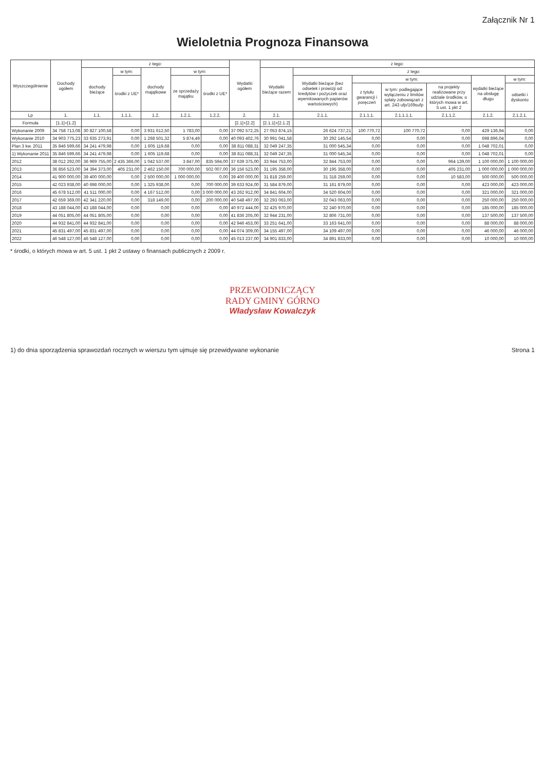Załącznik Nr 1
Wieloletnia Prognoza Finansowa
| Wyszczególnienie | Dochody ogółem | z tego: | | | | | Wydatki ogółem | z tego: | | | | | | |
| --- | --- | --- | --- | --- | --- | --- | --- | --- | --- | --- | --- | --- | --- | --- |
| | | dochody bieżące | w tym: | dochody majątkowe | w tym: | | | Wydatki bieżące razem | z tego: | | | | | |
| | | | środki z UE* | | ze sprzedaży majątku | środki z UE* | | | Wydatki bieżące (bez odsetek i prowizji od: kredytów i pożyczek oraz wyemitowanych papierów wartościowych) | w tym: | | | wydatki bieżące na obsługę długu | w tym: |
| | | | | | | | | | | z tytułu gwarancji i poręczeń | w tym: podlegające wyłączeniu z limitów spłaty zobowiązań z art. 243 ufp/169sufp | na projekty realizowane przy udziale środków, o których mowa w art. 5 ust. 1 pkt 2 | | odsetki i dyskonto |
| Lp | 1. | 1.1. | 1.1.1. | 1.2. | 1.2.1. | 1.2.2. | 2. | 2.1. | 2.1.1. | 2.1.1.1. | 2.1.1.1.1. | 2.1.1.2. | 2.1.2. | 2.1.2.1. |
| Formuła | [1.1]+[1.2] | | | | | | [2.1]+[2.2] | [2.1.1]+[2.1.2] | | | | | | |
| Wykonanie 2009 | 34 758 713,08 | 30 827 100,58 | 0,00 | 3 931 612,50 | 1 783,00 | 0,00 | 37 092 572,25 | 27 053 874,15 | 26 624 737,21 | 100 770,72 | 100 770,72 | 0,00 | 429 136,94 | 0,00 |
| Wykonanie 2010 | 34 903 775,23 | 33 635 273,91 | 0,00 | 1 268 501,32 | 5 874,49 | 0,00 | 40 093 402,76 | 30 991 041,58 | 30 292 145,54 | 0,00 | 0,00 | 0,00 | 698 896,04 | 0,00 |
| Plan 3 kw. 2011 | 35 846 599,66 | 34 241 479,98 | 0,00 | 1 605 119,68 | 0,00 | 0,00 | 38 811 088,31 | 32 049 247,35 | 31 000 545,34 | 0,00 | 0,00 | 0,00 | 1 048 702,01 | 0,00 |
| 1) Wykonanie 2011 | 35 846 599,66 | 34 241 479,98 | 0,00 | 1 605 119,68 | 0,00 | 0,00 | 38 811 088,31 | 32 049 247,35 | 31 000 545,34 | 0,00 | 0,00 | 0,00 | 1 048 702,01 | 0,00 |
| 2012 | 38 012 292,00 | 36 969 755,00 | 2 435 366,00 | 1 042 537,00 | 3 847,00 | 835 594,00 | 37 639 375,00 | 33 944 753,00 | 32 844 753,00 | 0,00 | 0,00 | 964 139,00 | 1 100 000,00 | 1 100 000,00 |
| 2013 | 36 856 523,00 | 34 394 373,00 | 405 231,00 | 2 462 150,00 | 700 000,00 | 502 007,00 | 36 156 523,00 | 31 195 358,00 | 30 195 358,00 | 0,00 | 0,00 | 405 231,00 | 1 000 000,00 | 1 000 000,00 |
| 2014 | 41 900 000,00 | 39 400 000,00 | 0,00 | 2 500 000,00 | 1 000 000,00 | 0,00 | 39 400 000,00 | 31 818 259,00 | 31 318 259,00 | 0,00 | 0,00 | 10 583,00 | 500 000,00 | 500 000,00 |
| 2015 | 42 023 938,00 | 40 698 000,00 | 0,00 | 1 325 938,00 | 0,00 | 700 000,00 | 39 633 924,00 | 31 584 879,00 | 31 161 879,00 | 0,00 | 0,00 | 0,00 | 423 000,00 | 423 000,00 |
| 2016 | 45 678 512,00 | 41 511 000,00 | 0,00 | 4 167 512,00 | 0,00 | 3 000 000,00 | 43 262 912,00 | 34 841 604,00 | 34 520 604,00 | 0,00 | 0,00 | 0,00 | 321 000,00 | 321 000,00 |
| 2017 | 42 659 369,00 | 42 341 220,00 | 0,00 | 318 149,00 | 0,00 | 200 000,00 | 40 548 497,00 | 32 293 063,00 | 32 043 063,00 | 0,00 | 0,00 | 0,00 | 250 000,00 | 250 000,00 |
| 2018 | 43 188 044,00 | 43 188 044,00 | 0,00 | 0,00 | 0,00 | 0,00 | 40 972 444,00 | 32 425 970,00 | 32 240 970,00 | 0,00 | 0,00 | 0,00 | 185 000,00 | 185 000,00 |
| 2019 | 44 051 805,00 | 44 051 805,00 | 0,00 | 0,00 | 0,00 | 0,00 | 41 836 205,00 | 32 944 231,00 | 32 806 731,00 | 0,00 | 0,00 | 0,00 | 137 500,00 | 137 500,00 |
| 2020 | 44 932 841,00 | 44 932 841,00 | 0,00 | 0,00 | 0,00 | 0,00 | 42 946 453,00 | 33 251 641,00 | 33 163 641,00 | 0,00 | 0,00 | 0,00 | 88 000,00 | 88 000,00 |
| 2021 | 45 831 497,00 | 45 831 497,00 | 0,00 | 0,00 | 0,00 | 0,00 | 44 074 309,00 | 34 155 497,00 | 34 109 497,00 | 0,00 | 0,00 | 0,00 | 46 000,00 | 46 000,00 |
| 2022 | 46 548 127,00 | 46 548 127,00 | 0,00 | 0,00 | 0,00 | 0,00 | 45 013 237,00 | 34 901 833,00 | 34 891 833,00 | 0,00 | 0,00 | 0,00 | 10 000,00 | 10 000,00 |
* środki, o których mowa w art. 5 ust. 1 pkt 2 ustawy o finansach publicznych z 2009 r.
PRZEWODNICZĄCY
RADY GMINY GÓRNO
Władysław Kowalczyk
1) do dnia sporządzenia sprawozdań rocznych w wierszu tym ujmuje się przewidywane wykonanie Strona 1